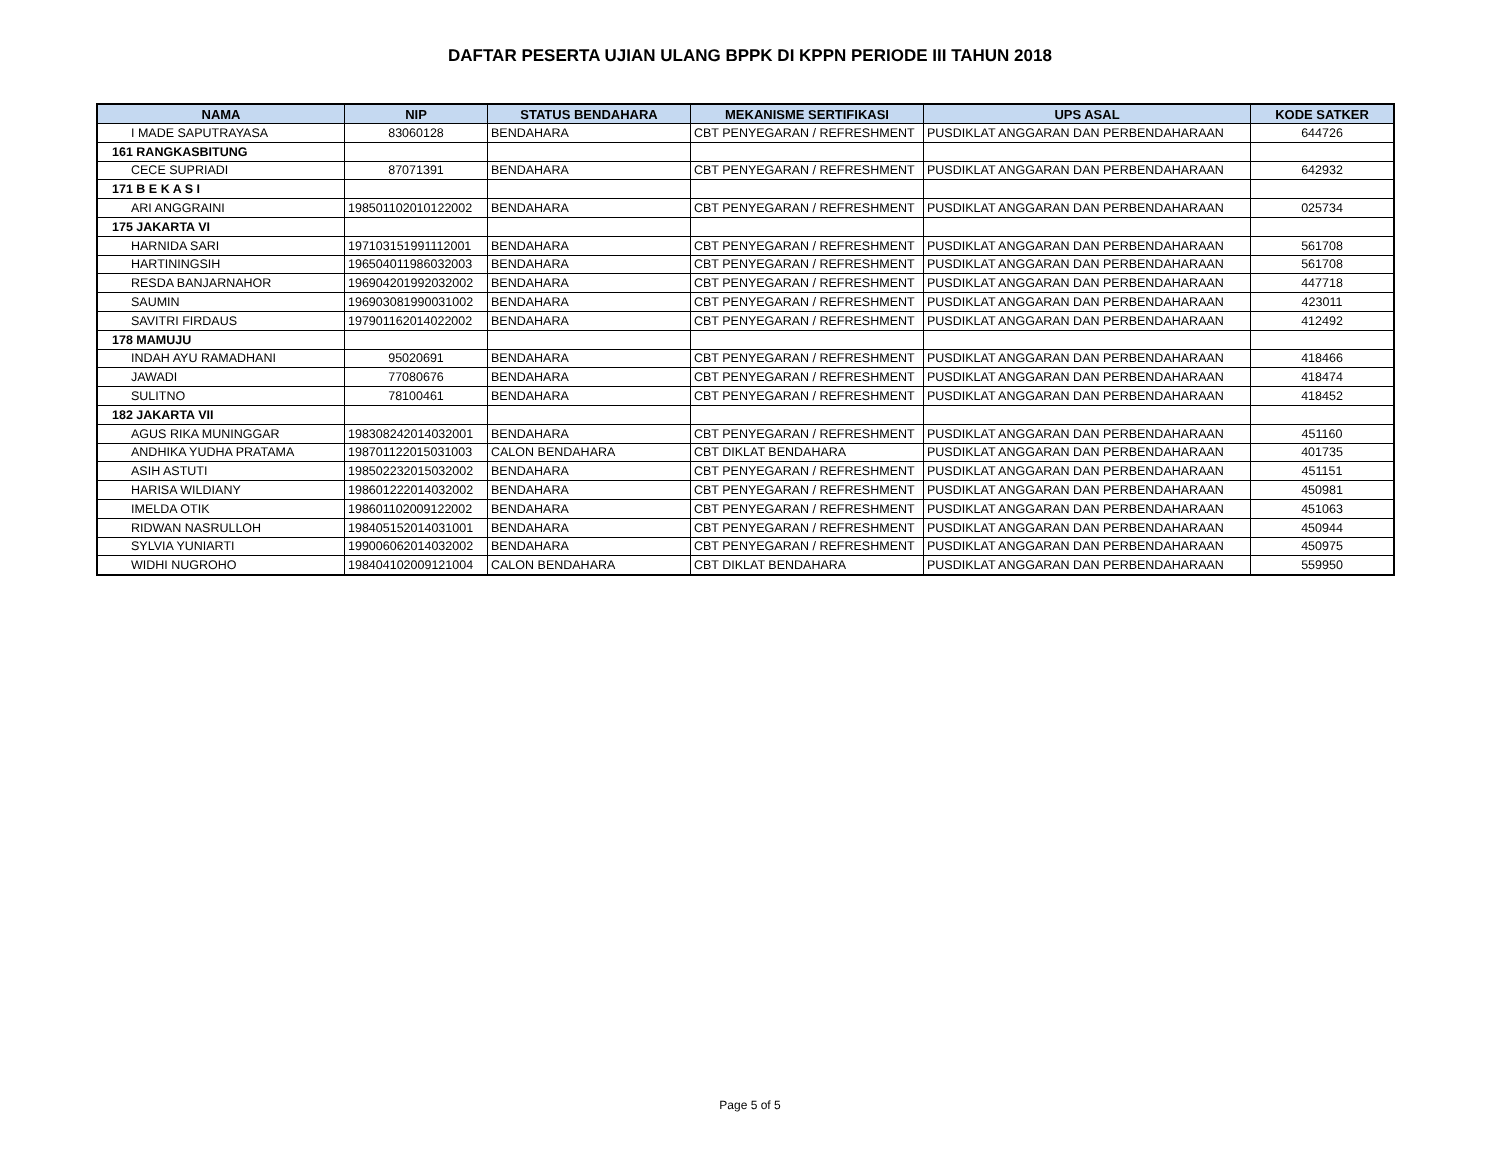DAFTAR PESERTA UJIAN ULANG BPPK DI KPPN PERIODE III TAHUN 2018
| NAMA | NIP | STATUS BENDAHARA | MEKANISME SERTIFIKASI | UPS ASAL | KODE SATKER |
| --- | --- | --- | --- | --- | --- |
| I MADE SAPUTRAYASA | 83060128 | BENDAHARA | CBT PENYEGARAN / REFRESHMENT | PUSDIKLAT ANGGARAN DAN PERBENDAHARAAN | 644726 |
| 161 RANGKASBITUNG | | | | | |
| CECE SUPRIADI | 87071391 | BENDAHARA | CBT PENYEGARAN / REFRESHMENT | PUSDIKLAT ANGGARAN DAN PERBENDAHARAAN | 642932 |
| 171 B E K A S I | | | | | |
| ARI ANGGRAINI | 198501102010122002 | BENDAHARA | CBT PENYEGARAN / REFRESHMENT | PUSDIKLAT ANGGARAN DAN PERBENDAHARAAN | 025734 |
| 175 JAKARTA VI | | | | | |
| HARNIDA SARI | 197103151991112001 | BENDAHARA | CBT PENYEGARAN / REFRESHMENT | PUSDIKLAT ANGGARAN DAN PERBENDAHARAAN | 561708 |
| HARTININGSIH | 196504011986032003 | BENDAHARA | CBT PENYEGARAN / REFRESHMENT | PUSDIKLAT ANGGARAN DAN PERBENDAHARAAN | 561708 |
| RESDA BANJARNAHOR | 196904201992032002 | BENDAHARA | CBT PENYEGARAN / REFRESHMENT | PUSDIKLAT ANGGARAN DAN PERBENDAHARAAN | 447718 |
| SAUMIN | 196903081990031002 | BENDAHARA | CBT PENYEGARAN / REFRESHMENT | PUSDIKLAT ANGGARAN DAN PERBENDAHARAAN | 423011 |
| SAVITRI FIRDAUS | 197901162014022002 | BENDAHARA | CBT PENYEGARAN / REFRESHMENT | PUSDIKLAT ANGGARAN DAN PERBENDAHARAAN | 412492 |
| 178 MAMUJU | | | | | |
| INDAH AYU RAMADHANI | 95020691 | BENDAHARA | CBT PENYEGARAN / REFRESHMENT | PUSDIKLAT ANGGARAN DAN PERBENDAHARAAN | 418466 |
| JAWADI | 77080676 | BENDAHARA | CBT PENYEGARAN / REFRESHMENT | PUSDIKLAT ANGGARAN DAN PERBENDAHARAAN | 418474 |
| SULITNO | 78100461 | BENDAHARA | CBT PENYEGARAN / REFRESHMENT | PUSDIKLAT ANGGARAN DAN PERBENDAHARAAN | 418452 |
| 182 JAKARTA VII | | | | | |
| AGUS RIKA MUNINGGAR | 198308242014032001 | BENDAHARA | CBT PENYEGARAN / REFRESHMENT | PUSDIKLAT ANGGARAN DAN PERBENDAHARAAN | 451160 |
| ANDHIKA YUDHA PRATAMA | 198701122015031003 | CALON BENDAHARA | CBT DIKLAT BENDAHARA | PUSDIKLAT ANGGARAN DAN PERBENDAHARAAN | 401735 |
| ASIH ASTUTI | 198502232015032002 | BENDAHARA | CBT PENYEGARAN / REFRESHMENT | PUSDIKLAT ANGGARAN DAN PERBENDAHARAAN | 451151 |
| HARISA WILDIANY | 198601222014032002 | BENDAHARA | CBT PENYEGARAN / REFRESHMENT | PUSDIKLAT ANGGARAN DAN PERBENDAHARAAN | 450981 |
| IMELDA OTIK | 198601102009122002 | BENDAHARA | CBT PENYEGARAN / REFRESHMENT | PUSDIKLAT ANGGARAN DAN PERBENDAHARAAN | 451063 |
| RIDWAN NASRULLOH | 198405152014031001 | BENDAHARA | CBT PENYEGARAN / REFRESHMENT | PUSDIKLAT ANGGARAN DAN PERBENDAHARAAN | 450944 |
| SYLVIA YUNIARTI | 199006062014032002 | BENDAHARA | CBT PENYEGARAN / REFRESHMENT | PUSDIKLAT ANGGARAN DAN PERBENDAHARAAN | 450975 |
| WIDHI NUGROHO | 198404102009121004 | CALON BENDAHARA | CBT DIKLAT BENDAHARA | PUSDIKLAT ANGGARAN DAN PERBENDAHARAAN | 559950 |
Page 5 of 5